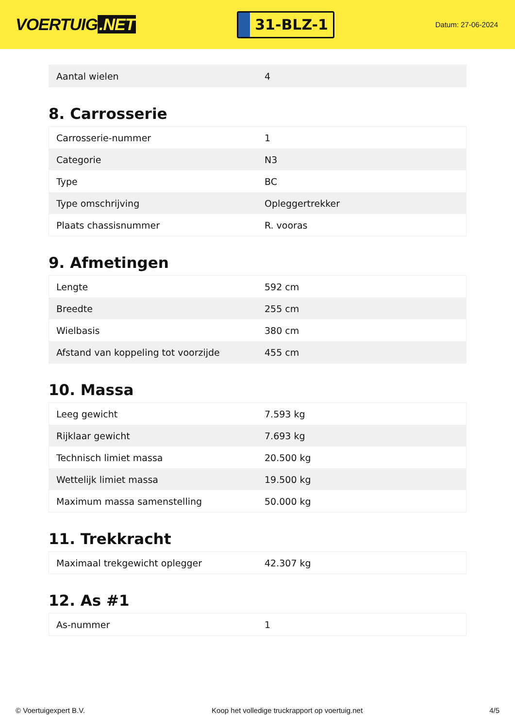VOERTUIG.NET
31-BLZ-1
Datum: 27-06-2024
| Aantal wielen | 4 |
8. Carrosserie
| Carrosserie-nummer | 1 |
| Categorie | N3 |
| Type | BC |
| Type omschrijving | Opleggertrekker |
| Plaats chassisnummer | R. vooras |
9. Afmetingen
| Lengte | 592 cm |
| Breedte | 255 cm |
| Wielbasis | 380 cm |
| Afstand van koppeling tot voorzijde | 455 cm |
10. Massa
| Leeg gewicht | 7.593 kg |
| Rijklaar gewicht | 7.693 kg |
| Technisch limiet massa | 20.500 kg |
| Wettelijk limiet massa | 19.500 kg |
| Maximum massa samenstelling | 50.000 kg |
11. Trekkracht
| Maximaal trekgewicht oplegger | 42.307 kg |
12. As #1
| As-nummer | 1 |
© Voertuigexpert B.V. Koop het volledige truckrapport op voertuig.net 4/5